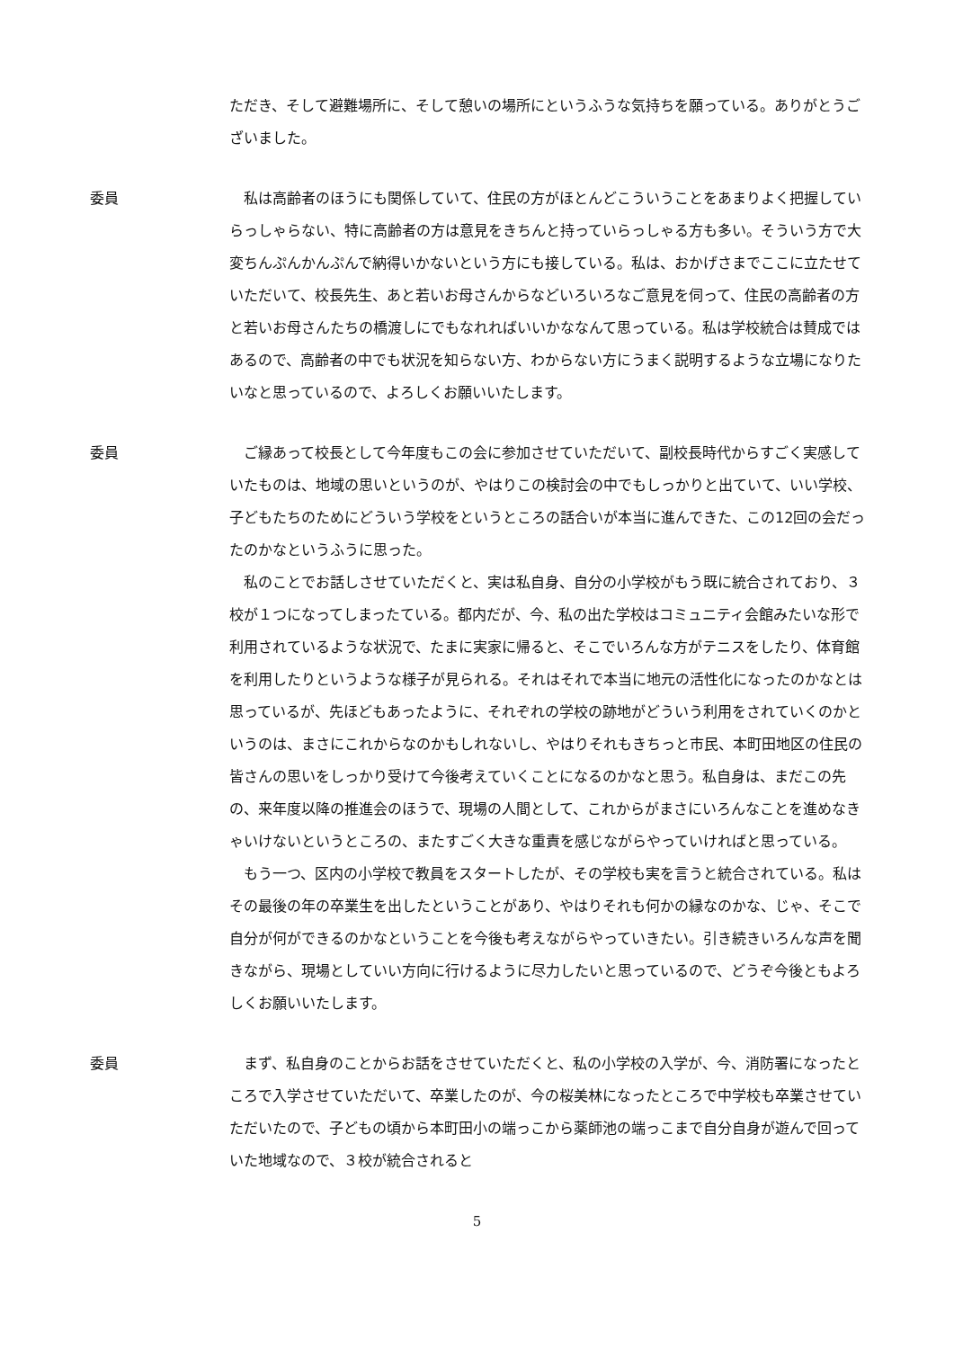ただき、そして避難場所に、そして憩いの場所にというふうな気持ちを願っている。ありがとうございました。
委員 　私は高齢者のほうにも関係していて、住民の方がほとんどこういうことをあまりよく把握していらっしゃらない、特に高齢者の方は意見をきちんと持っていらっしゃる方も多い。そういう方で大変ちんぷんかんぷんで納得いかないという方にも接している。私は、おかげさまでここに立たせていただいて、校長先生、あと若いお母さんからなどいろいろなご意見を伺って、住民の高齢者の方と若いお母さんたちの橋渡しにでもなれればいいかななんて思っている。私は学校統合は賛成ではあるので、高齢者の中でも状況を知らない方、わからない方にうまく説明するような立場になりたいなと思っているので、よろしくお願いいたします。
委員 　ご縁あって校長として今年度もこの会に参加させていただいて、副校長時代からすごく実感していたものは、地域の思いというのが、やはりこの検討会の中でもしっかりと出ていて、いい学校、子どもたちのためにどういう学校をというところの話合いが本当に進んできた、この12回の会だったのかなというふうに思った。
　私のことでお話しさせていただくと、実は私自身、自分の小学校がもう既に統合されており、３校が１つになってしまったている。都内だが、今、私の出た学校はコミュニティ会館みたいな形で利用されているような状況で、たまに実家に帰ると、そこでいろんな方がテニスをしたり、体育館を利用したりというような様子が見られる。それはそれで本当に地元の活性化になったのかなとは思っているが、先ほどもあったように、それぞれの学校の跡地がどういう利用をされていくのかというのは、まさにこれからなのかもしれないし、やはりそれもきちっと市民、本町田地区の住民の皆さんの思いをしっかり受けて今後考えていくことになるのかなと思う。私自身は、まだこの先の、来年度以降の推進会のほうで、現場の人間として、これからがまさにいろんなことを進めなきゃいけないというところの、またすごく大きな重責を感じながらやっていければと思っている。
　もう一つ、区内の小学校で教員をスタートしたが、その学校も実を言うと統合されている。私はその最後の年の卒業生を出したということがあり、やはりそれも何かの縁なのかな、じゃ、そこで自分が何ができるのかなということを今後も考えながらやっていきたい。引き続きいろんな声を聞きながら、現場としていい方向に行けるように尽力したいと思っているので、どうぞ今後ともよろしくお願いいたします。
委員 　まず、私自身のことからお話をさせていただくと、私の小学校の入学が、今、消防署になったところで入学させていただいて、卒業したのが、今の桜美林になったところで中学校も卒業させていただいたので、子どもの頃から本町田小の端っこから薬師池の端っこまで自分自身が遊んで回っていた地域なので、３校が統合されると
5